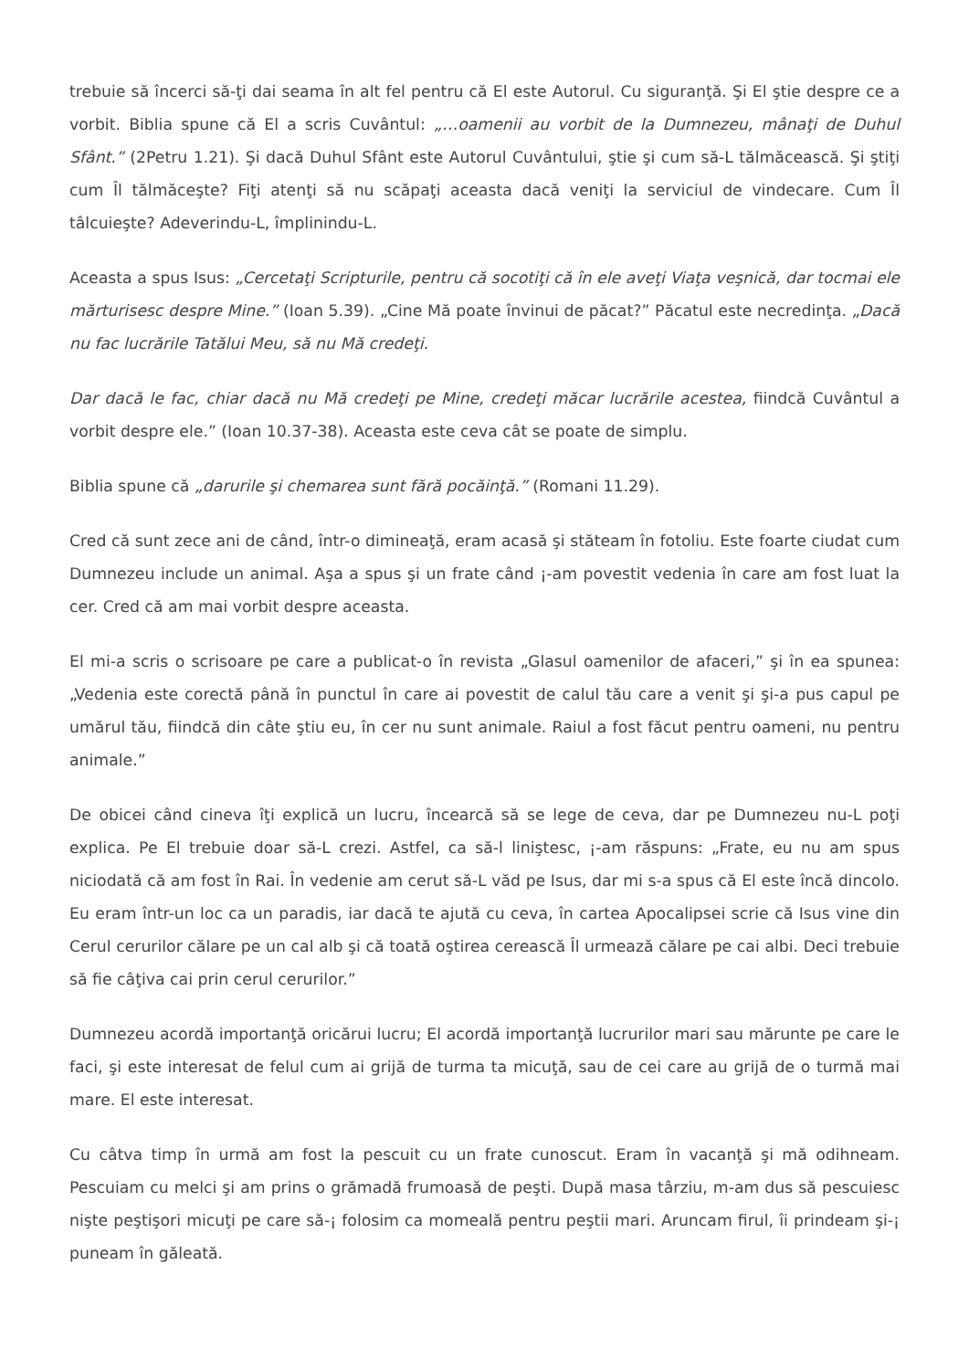trebuie să încerci să-ţi dai seama în alt fel pentru că El este Autorul. Cu siguranţă. Şi El ştie despre ce a vorbit. Biblia spune că El a scris Cuvântul: „…oamenii au vorbit de la Dumnezeu, mânaţi de Duhul Sfânt.” (2Petru 1.21). Şi dacă Duhul Sfânt este Autorul Cuvântului, ştie şi cum să-L tălmăcească. Şi ştiţi cum Îl tălmăceşte? Fiţi atenţi să nu scăpaţi aceasta dacă veniţi la serviciul de vindecare. Cum Îl tâlcuieşte? Adeverindu-L, împlinindu-L.
Aceasta a spus Isus: „Cercetaţi Scripturile, pentru că socotiţi că în ele aveţi Viaţa veşnică, dar tocmai ele mărturisesc despre Mine.” (Ioan 5.39). „Cine Mă poate învinui de păcat?” Păcatul este necredinţa. „Dacă nu fac lucrările Tatălui Meu, să nu Mă credeţi.
Dar dacă le fac, chiar dacă nu Mă credeţi pe Mine, credeţi măcar lucrările acestea, fiindcă Cuvântul a vorbit despre ele.” (Ioan 10.37-38). Aceasta este ceva cât se poate de simplu.
Biblia spune că „darurile şi chemarea sunt fără pocăinţă.” (Romani 11.29).
Cred că sunt zece ani de când, într-o dimineaţă, eram acasă şi stăteam în fotoliu. Este foarte ciudat cum Dumnezeu include un animal. Aşa a spus şi un frate când ¡-am povestit vedenia în care am fost luat la cer. Cred că am mai vorbit despre aceasta.
El mi-a scris o scrisoare pe care a publicat-o în revista „Glasul oamenilor de afaceri,” şi în ea spunea: „Vedenia este corectă până în punctul în care ai povestit de calul tău care a venit şi şi-a pus capul pe umărul tău, fiindcă din câte ştiu eu, în cer nu sunt animale. Raiul a fost făcut pentru oameni, nu pentru animale.”
De obicei când cineva îţi explică un lucru, încearcă să se lege de ceva, dar pe Dumnezeu nu-L poţi explica. Pe El trebuie doar să-L crezi. Astfel, ca să-l liniştesc, ¡-am răspuns: „Frate, eu nu am spus niciodată că am fost în Rai. În vedenie am cerut să-L văd pe Isus, dar mi s-a spus că El este încă dincolo. Eu eram într-un loc ca un paradis, iar dacă te ajută cu ceva, în cartea Apocalipsei scrie că Isus vine din Cerul cerurilor călare pe un cal alb şi că toată oştirea cerească Îl urmează călare pe cai albi. Deci trebuie să fie câţiva cai prin cerul cerurilor.”
Dumnezeu acordă importanţă oricărui lucru; El acordă importanţă lucrurilor mari sau mărunte pe care le faci, şi este interesat de felul cum ai grijă de turma ta micuţă, sau de cei care au grijă de o turmă mai mare. El este interesat.
Cu câtva timp în urmă am fost la pescuit cu un frate cunoscut. Eram în vacanţă şi mă odihneam. Pescuiam cu melci şi am prins o grămadă frumoasă de peşti. După masa târziu, m-am dus să pescuiesc nişte peştişori micuţi pe care să-¡ folosim ca momeală pentru peştii mari. Aruncam firul, îi prindeam şi-¡ puneam în găleată.